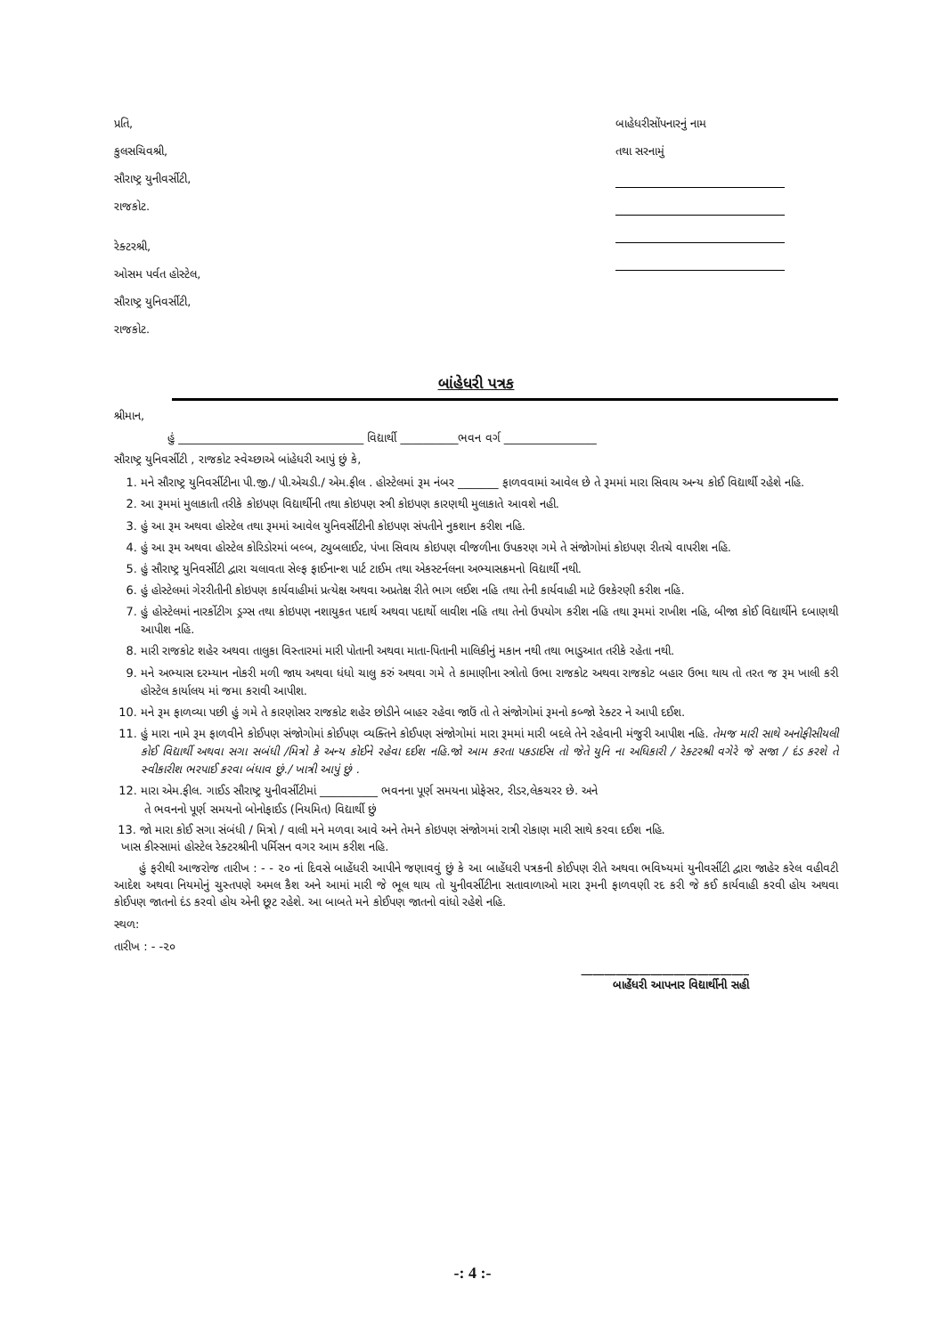પ્રતિ,
કુલસચિવશ્રી,
સૌરાષ્ટ્ર યુનીવર્સીટી,
રાજકોટ.
રેક્ટરશ્રી,
ઓસમ પર્વત હોસ્ટેલ,
સૌરાષ્ટ્ર યુનિવર્સીટી,
રાજકોટ.
બાહેધરીસોંપનારનું નામ
તથા સરનામું
બાંહેધરી પત્રક
શ્રીમાન,
હું ________________________________ વિદ્યાર્થી __________ભવન વર્ગ ________________
સૌરાષ્ટ્ર યુનિવર્સીટી , રાજકોટ સ્વેચ્છાએ બાંહેધરી આપું છું કે,
1. મને સૌરાષ્ટ્ર યુનિવર્સીટીના પી.જી./ પી.એચડી./ એમ.ફીલ . હોસ્ટેલમાં રૂમ નંબર _______ ફાળવવામાં આવેલ છે તે રૂમમાં મારા સિવાય અન્ય કોઈ વિદ્યાર્થી રહેશે નહિ.
2. આ રૂમમાં મુલાકાતી તરીકે કોઇપણ વિદ્યાર્થીની તથા કોઇપણ સ્ત્રી કોઇપણ કારણથી મુલાકાતે આવશે નહી.
3. હું આ રૂમ અથવા હોસ્ટેલ તથા રૂમમાં આવેલ યુનિવર્સીટીની કોઇપણ સંપતીને નુકશાન કરીશ નહિ.
4. હું આ રૂમ અથવા હોસ્ટેલ કોરિડોરમાં બલ્બ, ટ્યુબલાઈટ, પંખા સિવાય કોઇપણ વીજળીના ઉપકરણ ગમે તે સંજોગોમાં કોઇપણ રીતચે વાપરીશ નહિ.
5. હું સૌરાષ્ટ્ર યુનિવર્સીટી દ્વારા ચલાવતા સેલ્ફ ફાઈનાન્શ પાર્ટ ટાઈમ તથા એકસ્ટર્નલના અભ્યાસક્રમનો વિદ્યાર્થી નથી.
6. હું હોસ્ટેલમાં ગેરરીતીની કોઇપણ કાર્યવાહીમાં પ્રત્યેક્ષ અથવા અપ્રતેક્ષ રીતે ભાગ લઈશ નહિ તથા તેની કાર્યવાહી માટે ઉશ્કેરણી કરીશ નહિ.
7. હું હોસ્ટેલમાં નારર્કોટીગ ડ્રગ્સ તથા કોઇપણ નશાયુકત પદાર્થ અથવા પદાર્થો લાવીશ નહિ તથા તેનો ઉપયોગ કરીશ નહિ તથા રૂમમાં રાખીશ નહિ, બીજા કોઈ વિદ્યાર્થીને દબાણથી આપીશ નહિ.
8. મારી રાજકોટ શહેર અથવા તાલુકા વિસ્તારમાં મારી પોતાની અથવા માતા-પિતાની માલિકીનું મકાન નથી તથા ભાડુઆત તરીકે રહેતા નથી.
9. મને અભ્યાસ દરમ્યાન નોકરી મળી જાય અથવા ધંધો ચાલુ કરું અથવા ગમે તે કામાણીના સ્ત્રોતો ઉભા રાજકોટ અથવા રાજકોટ બહાર ઉભા થાય તો તરત જ રૂમ ખાલી કરી હોસ્ટેલ કાર્યાલય માં જમા કરાવી આપીશ.
10. મને રૂમ ફાળવ્યા પછી હું ગમે તે કારણોસર રાજકોટ શહેર છોડીને બાહર રહેવા જાઉં તો તે સંજોગોમાં રૂમનો કબ્જો રેક્ટર ને આપી દઈશ.
11. હું મારા નામે રૂમ ફાળવીને કોઈપણ સંજોગોમાં કોઈપણ વ્યક્તિને કોઈપણ સંજોગોમાં મારા રૂમમાં મારી બદલે તેને રહેવાની મંજુરી આપીશ નહિ. તેમજ મારી સાથે અનોફીસીયલી કોઈ વિદ્યાર્થી અથવા સગા સબંધી /મિત્રો કે અન્ય કોઈને રહેવા દઈશ નહિ.જો આમ કરતા પકડાઈસ તો જેતે યુનિ ના અધિકારી / રેક્ટરશ્રી વગેરે જે સજા / દંડ કરશે તે સ્વીકારીશ ભરપાઈ કરવા બંધાવ છું./ ખાત્રી આપું છું .
12. મારા એમ.ફીલ. ગાઈડ સૌરાષ્ટ્ર યુનીવર્સીટીમાં __________ ભવનના પૂર્ણ સમયના પ્રોફેસર, રીડર,લેકચરર છે. અને
તે ભવનનો પૂર્ણ સમયનો બોનોફાઈડ (નિયમિત) વિદ્યાર્થી છું
13. જો મારા કોઈ સગા સંબંધી / મિત્રો / વાલી મને મળવા આવે અને તેમને કોઇપણ સંજોગમાં રાત્રી રોકાણ મારી સાથે કરવા દઈશ નહિ.
ખાસ કીસ્સામાં હોસ્ટેલ રેક્ટરશ્રીની પર્મિસન વગર આમ કરીશ નહિ.
હું ફરીથી આજરોજ તારીખ : - - ૨૦ નાં દિવસે બાહેંધરી આપીને જણાવવું છું કે આ બાહેંધરી પત્રકની કોઈપણ રીતે અથવા ભવિષ્યમાં યુનીવર્સીટી દ્વારા જાહેર કરેલ વહીવટી આદેશ અથવા નિયમોનું ચુસ્તપણે અમલ કૈશ અને આમાં મારી જે ભૂલ થાય તો યુનીવર્સીટીના સતાવાળાઓ મારા રૂમની ફાળવણી રદ કરી જે કઈ કાર્યવાહી કરવી હોય અથવા કોઈપણ જાતનો દંડ કરવો હોય એની છૂટ રહેશે. આ બાબતે મને કોઈપણ જાતનો વાંધો રહેશે નહિ.
સ્થળ:
તારીખ : - -૨૦
_____________________________
બાહેંધરી આપનાર વિદ્યાર્થીની સહી
-: 4 :-